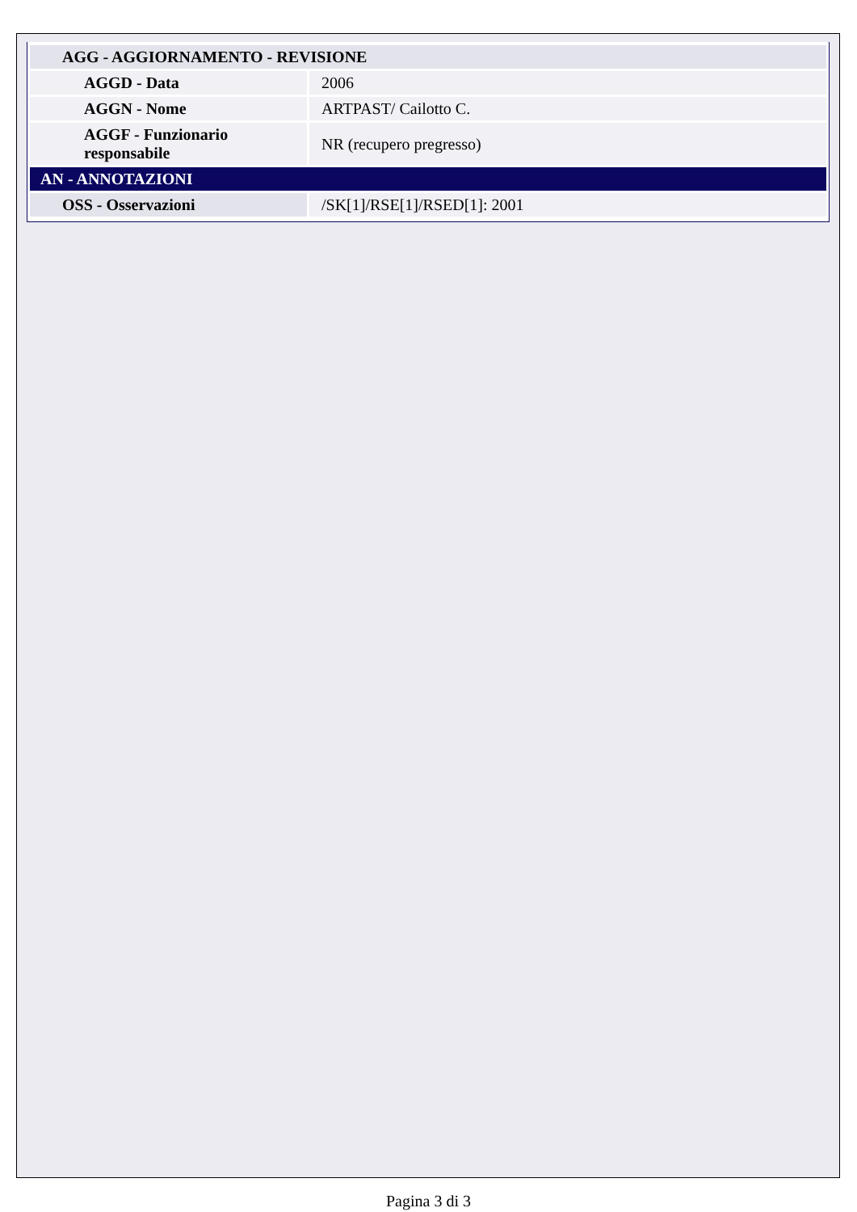| AGG - AGGIORNAMENTO - REVISIONE | |
| AGGD - Data | 2006 |
| AGGN - Nome | ARTPAST/ Cailotto C. |
| AGGF - Funzionario responsabile | NR (recupero pregresso) |
| AN - ANNOTAZIONI | |
| OSS - Osservazioni | /SK[1]/RSE[1]/RSED[1]: 2001 |
Pagina 3 di 3